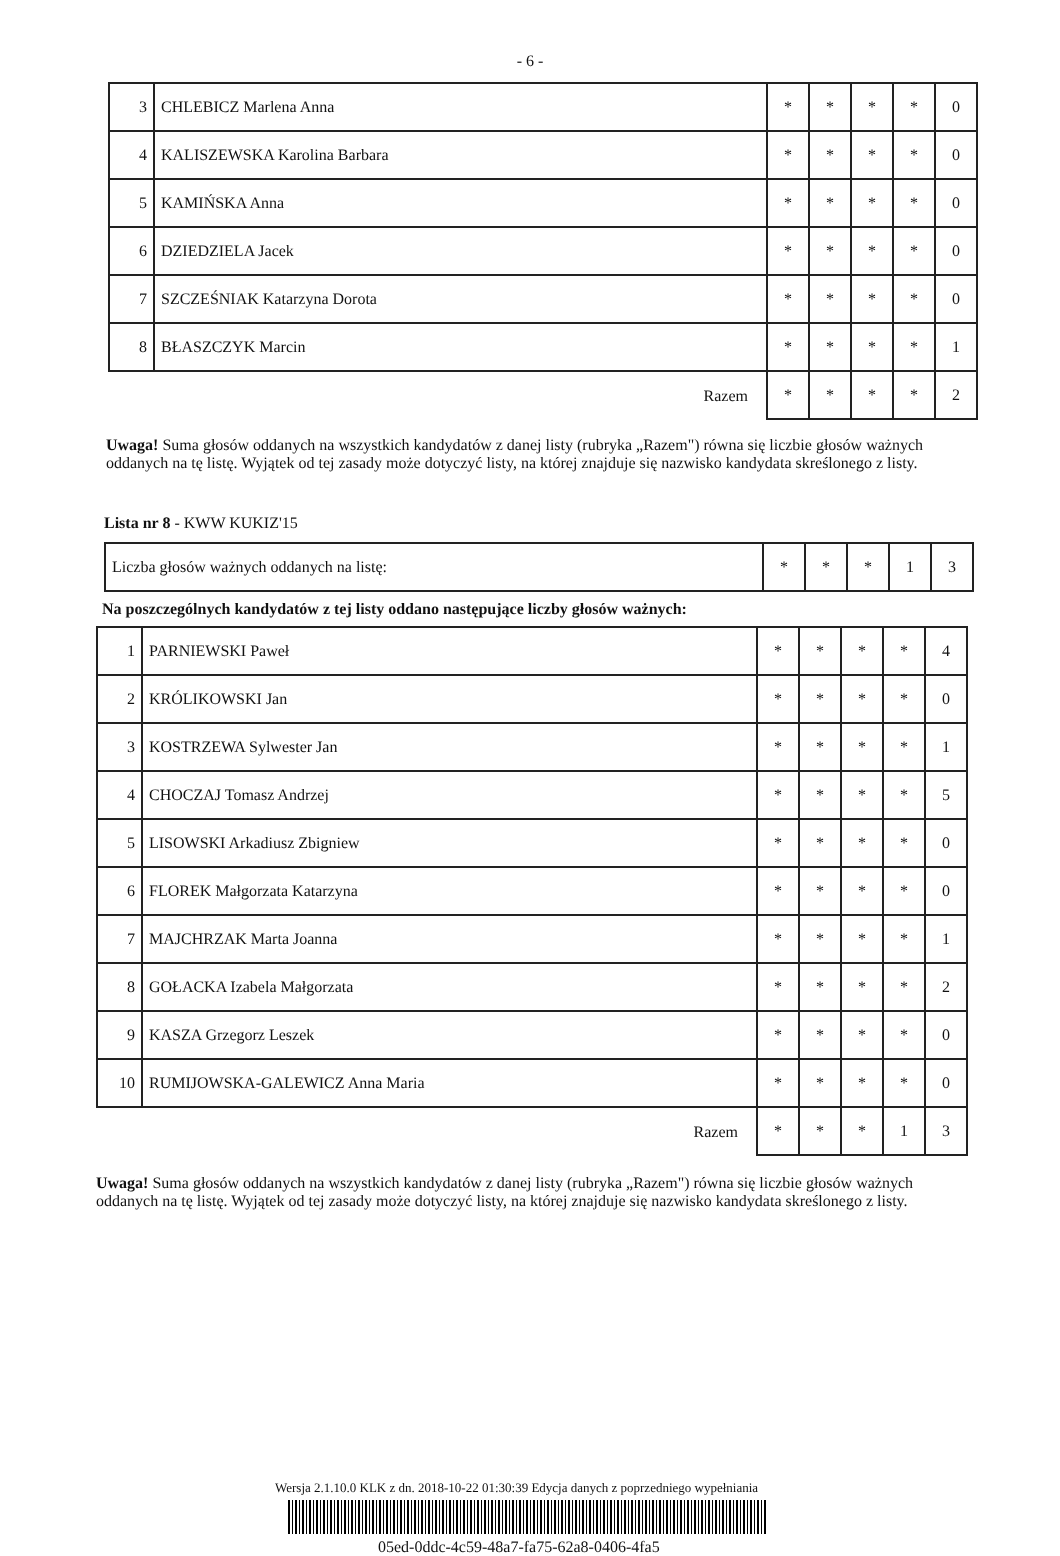- 6 -
| 3 | CHLEBICZ Marlena Anna | * | * | * | * | 0 |
| 4 | KALISZEWSKA Karolina Barbara | * | * | * | * | 0 |
| 5 | KAMIŃSKA Anna | * | * | * | * | 0 |
| 6 | DZIEDZIELA Jacek | * | * | * | * | 0 |
| 7 | SZCZEŚNIAK Katarzyna Dorota | * | * | * | * | 0 |
| 8 | BŁASZCZYK Marcin | * | * | * | * | 1 |
| Razem | | * | * | * | * | 2 |
Uwaga! Suma głosów oddanych na wszystkich kandydatów z danej listy (rubryka „Razem") równa się liczbie głosów ważnych oddanych na tę listę. Wyjątek od tej zasady może dotyczyć listy, na której znajduje się nazwisko kandydata skreślonego z listy.
Lista nr 8 - KWW KUKIZ'15
| Liczba głosów ważnych oddanych na listę: | * | * | * | 1 | 3 |
Na poszczególnych kandydatów z tej listy oddano następujące liczby głosów ważnych:
| 1 | PARNIEWSKI Paweł | * | * | * | * | 4 |
| 2 | KRÓLIKOWSKI Jan | * | * | * | * | 0 |
| 3 | KOSTRZEWA Sylwester Jan | * | * | * | * | 1 |
| 4 | CHOCZAJ Tomasz Andrzej | * | * | * | * | 5 |
| 5 | LISOWSKI Arkadiusz Zbigniew | * | * | * | * | 0 |
| 6 | FLOREK Małgorzata Katarzyna | * | * | * | * | 0 |
| 7 | MAJCHRZAK Marta Joanna | * | * | * | * | 1 |
| 8 | GOŁACKA Izabela Małgorzata | * | * | * | * | 2 |
| 9 | KASZA Grzegorz Leszek | * | * | * | * | 0 |
| 10 | RUMIJOWSKA-GALEWICZ Anna Maria | * | * | * | * | 0 |
| Razem | | * | * | * | 1 | 3 |
Uwaga! Suma głosów oddanych na wszystkich kandydatów z danej listy (rubryka „Razem") równa się liczbie głosów ważnych oddanych na tę listę. Wyjątek od tej zasady może dotyczyć listy, na której znajduje się nazwisko kandydata skreślonego z listy.
Wersja 2.1.10.0 KLK z dn. 2018-10-22 01:30:39 Edycja danych z poprzedniego wypełniania
05ed-0ddc-4c59-48a7-fa75-62a8-0406-4fa5